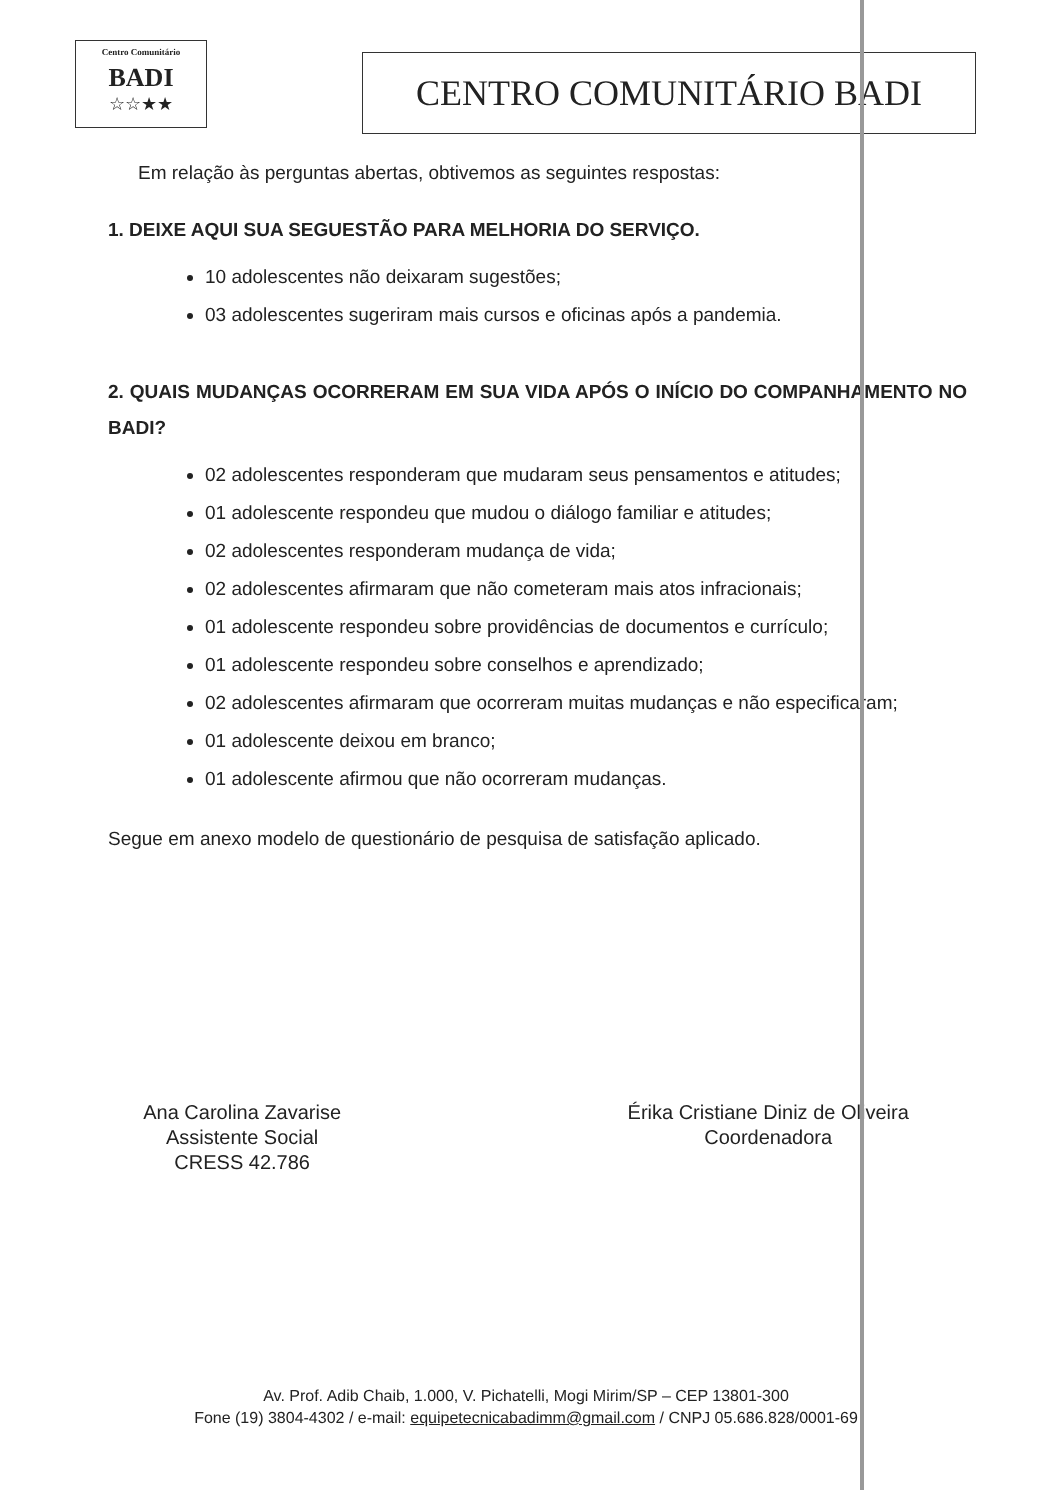Centro Comunitário
BADI
☆☆★★
CENTRO COMUNITÁRIO BADI
Em relação às perguntas abertas, obtivemos as seguintes respostas:
1. DEIXE AQUI SUA SEGUESTÃO PARA MELHORIA DO SERVIÇO.
10 adolescentes não deixaram sugestões;
03 adolescentes sugeriram mais cursos e oficinas após a pandemia.
2. QUAIS MUDANÇAS OCORRERAM EM SUA VIDA APÓS O INÍCIO DO COMPANHAMENTO NO BADI?
02 adolescentes responderam que mudaram seus pensamentos e atitudes;
01 adolescente respondeu que mudou o diálogo familiar e atitudes;
02 adolescentes responderam mudança de vida;
02 adolescentes afirmaram que não cometeram mais atos infracionais;
01 adolescente respondeu sobre providências de documentos e currículo;
01 adolescente respondeu sobre conselhos e aprendizado;
02 adolescentes afirmaram que ocorreram muitas mudanças e não especificaram;
01 adolescente deixou em branco;
01 adolescente afirmou que não ocorreram mudanças.
Segue em anexo modelo de questionário de pesquisa de satisfação aplicado.
Ana Carolina Zavarise
Assistente Social
CRESS 42.786
Érika Cristiane Diniz de Oliveira
Coordenadora
Av. Prof. Adib Chaib, 1.000, V. Pichatelli, Mogi Mirim/SP – CEP 13801-300
Fone (19) 3804-4302 / e-mail: equipetecnicabadimm@gmail.com / CNPJ 05.686.828/0001-69